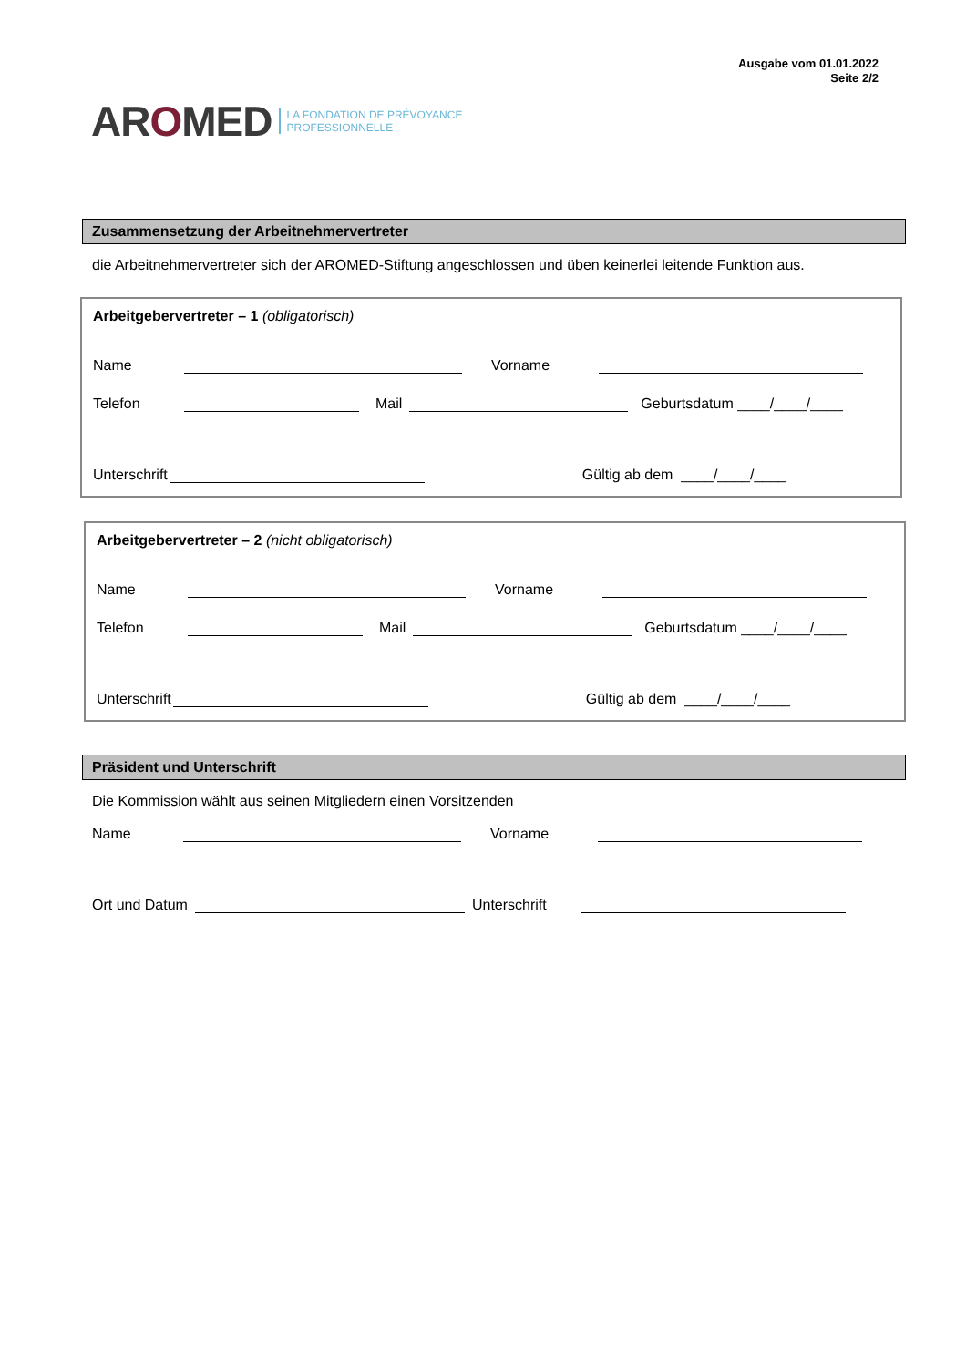Ausgabe vom 01.01.2022
Seite 2/2
AROMED LA FONDATION DE PRÉVOYANCE
PROFESSIONNELLE
Zusammensetzung der Arbeitnehmervertreter
die Arbeitnehmervertreter sich der AROMED-Stiftung angeschlossen und üben keinerlei leitende Funktion aus.
Arbeitgebervertreter – 1 (obligatorisch)
Name Vorname
Telefon Mail Geburtsdatum ____/____/____
Unterschrift Gültig ab dem ____/____/____
Arbeitgebervertreter – 2 (nicht obligatorisch)
Name Vorname
Telefon Mail Geburtsdatum ____/____/____
Unterschrift Gültig ab dem ____/____/____
Präsident und Unterschrift
Die Kommission wählt aus seinen Mitgliedern einen Vorsitzenden
Name Vorname
Ort und Datum Unterschrift